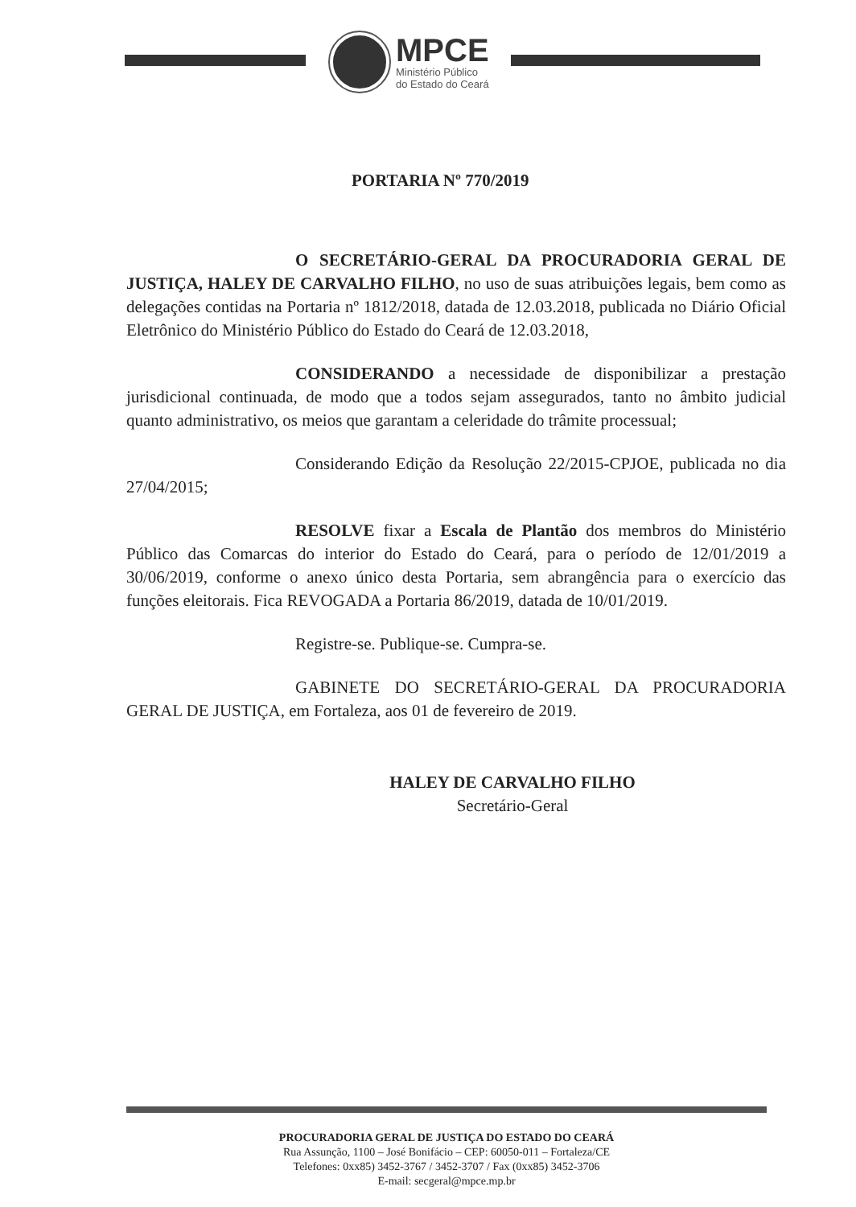MPCE
Ministério Público
do Estado do Ceará
PORTARIA Nº 770/2019
O SECRETÁRIO-GERAL DA PROCURADORIA GERAL DE JUSTIÇA, HALEY DE CARVALHO FILHO, no uso de suas atribuições legais, bem como as delegações contidas na Portaria nº 1812/2018, datada de 12.03.2018, publicada no Diário Oficial Eletrônico do Ministério Público do Estado do Ceará de 12.03.2018,
CONSIDERANDO a necessidade de disponibilizar a prestação jurisdicional continuada, de modo que a todos sejam assegurados, tanto no âmbito judicial quanto administrativo, os meios que garantam a celeridade do trâmite processual;
Considerando Edição da Resolução 22/2015-CPJOE, publicada no dia 27/04/2015;
RESOLVE fixar a Escala de Plantão dos membros do Ministério Público das Comarcas do interior do Estado do Ceará, para o período de 12/01/2019 a 30/06/2019, conforme o anexo único desta Portaria, sem abrangência para o exercício das funções eleitorais. Fica REVOGADA a Portaria 86/2019, datada de 10/01/2019.
Registre-se. Publique-se. Cumpra-se.
GABINETE DO SECRETÁRIO-GERAL DA PROCURADORIA GERAL DE JUSTIÇA, em Fortaleza, aos 01 de fevereiro de 2019.
HALEY DE CARVALHO FILHO
Secretário-Geral
PROCURADORIA GERAL DE JUSTIÇA DO ESTADO DO CEARÁ
Rua Assunção, 1100 – José Bonifácio – CEP: 60050-011 – Fortaleza/CE
Telefones: 0xx85) 3452-3767 / 3452-3707 / Fax (0xx85) 3452-3706
E-mail: secgeral@mpce.mp.br